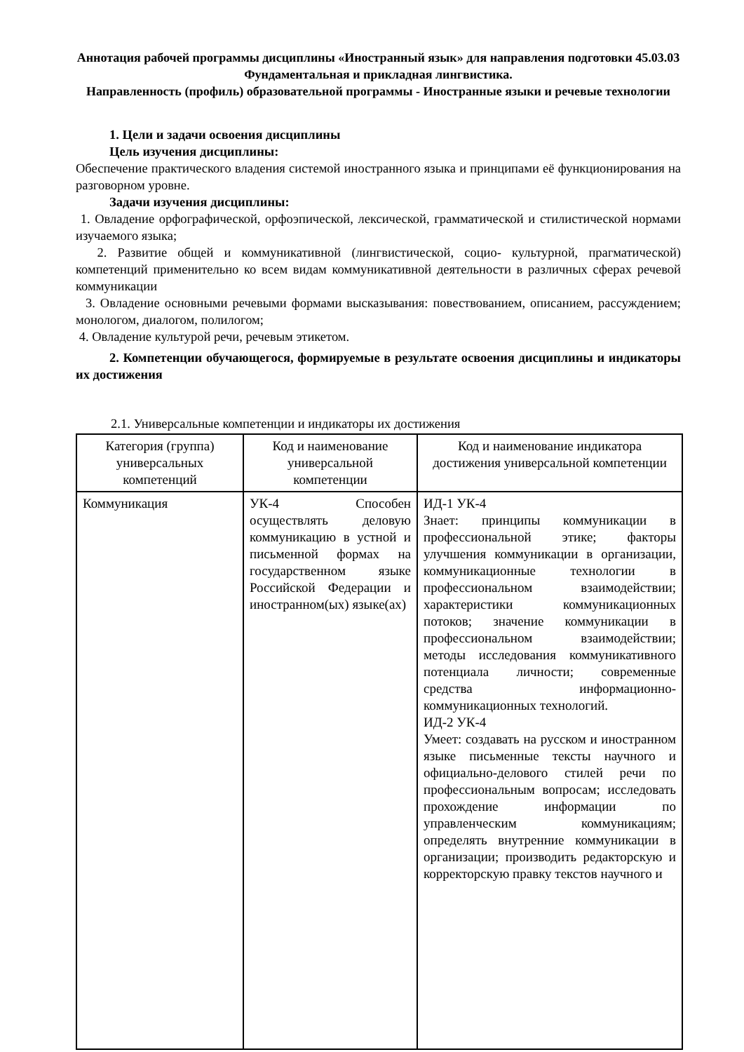Аннотация рабочей программы дисциплины «Иностранный язык» для направления подготовки 45.03.03 Фундаментальная и прикладная лингвистика.
Направленность (профиль) образовательной программы - Иностранные языки и речевые технологии
1. Цели и задачи освоения дисциплины
Цель изучения дисциплины:
Обеспечение практического владения системой иностранного языка и принципами её функционирования на разговорном уровне.
Задачи изучения дисциплины:
1. Овладение орфографической, орфоэпической, лексической, грамматической и стилистической нормами изучаемого языка;
2. Развитие общей и коммуникативной (лингвистической, социо- культурной, прагматической) компетенций применительно ко всем видам коммуникативной деятельности в различных сферах речевой коммуникации
3. Овладение основными речевыми формами высказывания: повествованием, описанием, рассуждением; монологом, диалогом, полилогом;
4. Овладение культурой речи, речевым этикетом.
2. Компетенции обучающегося, формируемые в результате освоения дисциплины и индикаторы их достижения
2.1. Универсальные компетенции и индикаторы их достижения
| Категория (группа) универсальных компетенций | Код и наименование универсальной компетенции | Код и наименование индикатора достижения универсальной компетенции |
| --- | --- | --- |
| Коммуникация | УК-4 Способен осуществлять деловую коммуникацию в устной и письменной формах на государственном языке Российской Федерации и иностранном(ых) языке(ах) | ИД-1 УК-4 Знает: принципы коммуникации в профессиональной этике; факторы улучшения коммуникации в организации, коммуникационные технологии в профессиональном взаимодействии; характеристики коммуникационных потоков; значение коммуникации в профессиональном взаимодействии; методы исследования коммуникативного потенциала личности; современные средства информационно-коммуникационных технологий. ИД-2 УК-4 Умеет: создавать на русском и иностранном языке письменные тексты научного и официально-делового стилей речи по профессиональным вопросам; исследовать прохождение информации по управленческим коммуникациям; определять внутренние коммуникации в организации; производить редакторскую и корректорскую правку текстов научного и |